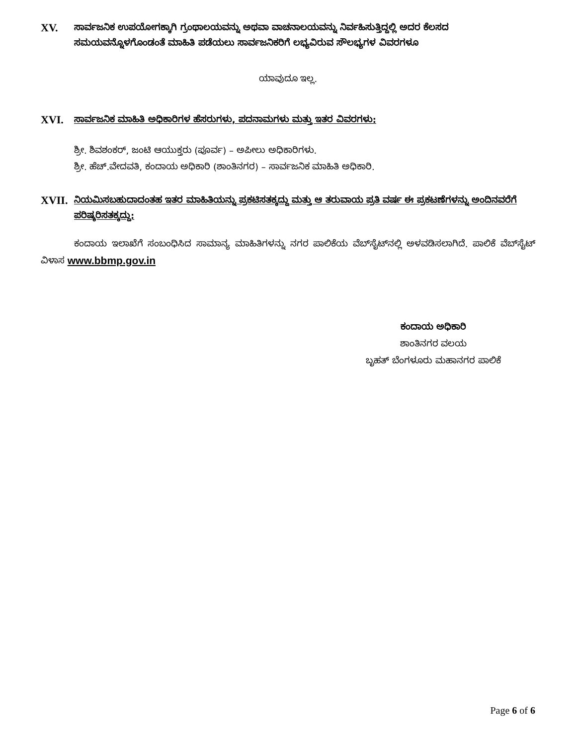XV. ಸಾರ್ವಜನಿಕ ಉಪಯೋಗಕ್ಕಾಗಿ ಗ್ರಂಥಾಲಯವನ್ನು ಅಥವಾ ವಾಚನಾಲಯವನ್ನು ನಿರ್ವಹಿಸುತ್ತಿದ್ದಲ್ಲಿ ಅದರ ಕೆಲಸದ ಸಮಯವನ್ನೊಳಗೊಂಡಂತೆ ಮಾಹಿತಿ ಪಡೆಯಲು ಸಾರ್ವಜನಿಕರಿಗೆ ಲಭ್ಯವಿರುವ ಸೌಲಭ್ಯಗಳ ವಿವರಗಳೂ
ಯಾವುದೂ ಇಲ್ಲ.
XVI. ಸಾರ್ವಜನಿಕ ಮಾಹಿತಿ ಅಧಿಕಾರಿಗಳ ಹೆಸರುಗಳು, ಪದನಾಮಗಳು ಮತ್ತು ಇತರ ವಿವರಗಳು:
ಶ್ರೀ. ಶಿವಶಂಕರ್, ಜಂಟಿ ಆಯುಕ್ತರು (ಪೂರ್ವ) – ಅಪೀಲು ಅಧಿಕಾರಿಗಳು.
ಶ್ರೀ. ಹೆಚ್.ವೇದವತಿ, ಕಂದಾಯ ಅಧಿಕಾರಿ (ಶಾಂತಿನಗರ) – ಸಾರ್ವಜನಿಕ ಮಾಹಿತಿ ಅಧಿಕಾರಿ.
XVII. ನಿಯಮಿಸಬಹುದಾದಂತಹ ಇತರ ಮಾಹಿತಿಯನ್ನು ಪ್ರಕಟಿಸತಕ್ಕದ್ದು ಮತ್ತು ಆ ತರುವಾಯ ಪ್ರತಿ ವರ್ಷ ಈ ಪ್ರಕಟಣೆಗಳನ್ನು ಅಂದಿನವರೆಗೆ ಪರಿಷ್ಕರಿಸತಕ್ಕದ್ದು:
ಕಂದಾಯ ಇಲಾಖೆಗೆ ಸಂಬಂಧಿಸಿದ ಸಾಮಾನ್ಯ ಮಾಹಿತಿಗಳನ್ನು ನಗರ ಪಾಲಿಕೆಯ ವೆಬ್‌ಸೈಟ್‌ನಲ್ಲಿ ಅಳವಡಿಸಲಾಗಿದೆ. ಪಾಲಿಕೆ ವೆಬ್‌ಸೈಟ್ ವಿಳಾಸ www.bbmp.gov.in
ಕಂದಾಯ ಅಧಿಕಾರಿ
ಶಾಂತಿನಗರ ವಲಯ
ಬೃಹತ್ ಬೆಂಗಳೂರು ಮಹಾನಗರ ಪಾಲಿಕೆ
Page 6 of 6